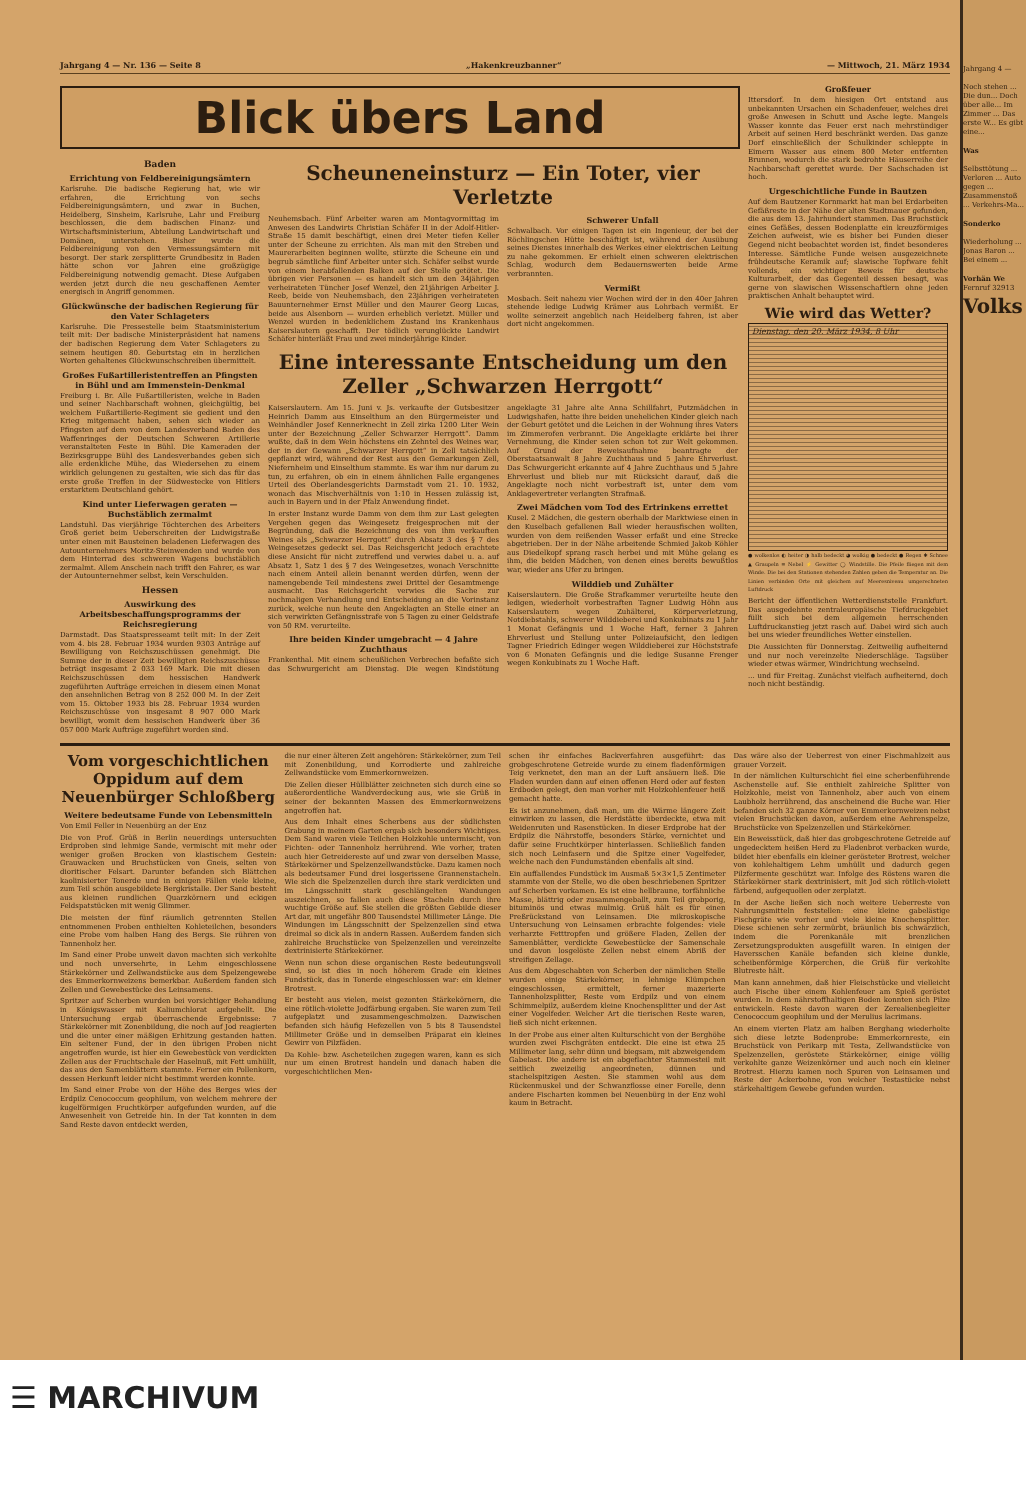Jahrgang 4 — Nr. 136 — Seite 8 „Hakenkreuzbanner“— Mittwoch, 21. März 1934
Blick übers Land
Baden
Errichtung von Feldbereinigungsämtern
Karlsruhe. Die badische Regierung hat, wie wir erfahren, die Errichtung von sechs Feldbereinigungsämtern, und zwar in Buchen, Heidelberg, Sinsheim, Karlsruhe, Lahr und Freiburg beschlossen, die dem badischen Finanz- und Wirtschaftsministerium, Abteilung Landwirtschaft und Domänen, unterstehen. Bisher wurde die Feldbereinigung von den Vermessungsämtern mit besorgt. Der stark zersplitterte Grundbesitz in Baden hätte schon vor Jahren eine großzügige Feldbereinigung notwendig gemacht. Diese Aufgaben werden jetzt durch die neu geschaffenen Aemter energisch in Angriff genommen.
Glückwünsche der badischen Regierung für den Vater Schlageters
Karlsruhe. Die Pressestelle beim Staatsministerium teilt mit: Der badische Ministerpräsident hat namens der badischen Regierung dem Vater Schlageters zu seinem heutigen 80. Geburtstag ein in herzlichen Worten gehaltenes Glückwunschschreiben übermittelt.
Großes Fußartilleristentreffen an Pfingsten in Bühl und am Immenstein-Denkmal
Freiburg i. Br. Alle Fußartilleristen, welche in Baden und seiner Nachbarschaft wohnen, gleichgültig, bei welchem Fußartillerie-Regiment sie gedient und den Krieg mitgemacht haben, sehen sich wieder an Pfingsten auf dem von dem Landesverband Baden des Waffenringes der Deutschen Schweren Artillerie veranstalteten Feste in Bühl. Die Kameraden der Bezirksgruppe Bühl des Landesverbandes geben sich alle erdenkliche Mühe, das Wiedersehen zu einem wirklich gelungenen zu gestalten, wie sich das für das erste große Treffen in der Südwestecke von Hitlers erstarktem Deutschland gehört.
Kind unter Lieferwagen geraten — Buchstäblich zermalmt
Landstuhl. Das vierjährige Töchterchen des Arbeiters Groß geriet beim Ueberschreiten der Ludwigstraße unter einen mit Bausteinen beladenen Lieferwagen des Autounternehmers Moritz-Steinwenden und wurde von dem Hinterrad des schweren Wagens buchstäblich zermalmt. Allem Anschein nach trifft den Fahrer, es war der Autounternehmer selbst, kein Verschulden.
Hessen
Auswirkung des Arbeitsbeschaffungsprogramms der Reichsregierung
Darmstadt. Das Staatspresseamt teilt mit: In der Zeit vom 4. bis 28. Februar 1934 wurden 9303 Anträge auf Bewilligung von Reichszuschüssen genehmigt. Die Summe der in dieser Zeit bewilligten Reichszuschüsse beträgt insgesamt 2 033 169 Mark. Die mit diesen Reichszuschüssen dem hessischen Handwerk zugeführten Aufträge erreichen in diesem einen Monat den ansehnlichen Betrag von 8 252 000 M. In der Zeit vom 15. Oktober 1933 bis 28. Februar 1934 wurden Reichszuschüsse von insgesamt 8 907 000 Mark bewilligt, womit dem hessischen Handwerk über 36 057 000 Mark Aufträge zugeführt worden sind.
Scheuneneinsturz — Ein Toter, vier Verletzte
Neuhemsbach. Fünf Arbeiter waren am Montagvormittag im Anwesen des Landwirts Christian Schäfer II in der Adolf-Hitler-Straße 15 damit beschäftigt, einen drei Meter tiefen Keller unter der Scheune zu errichten. Als man mit den Streben und Maurerarbeiten beginnen wollte, stürzte die Scheune ein und begrub sämtliche fünf Arbeiter unter sich. Schäfer selbst wurde von einem herabfallenden Balken auf der Stelle getötet. Die übrigen vier Personen — es handelt sich um den 34jährigen verheirateten Tüncher Josef Wenzel, den 21jährigen Arbeiter J. Reeb, beide von Neuhemsbach, den 23jährigen verheirateten Bauunternehmer Ernst Müller und den Maurer Georg Lucas, beide aus Alsenborn — wurden erheblich verletzt. Müller und Wenzel wurden in bedenklichem Zustand ins Krankenhaus Kaiserslautern geschafft. Der tödlich verunglückte Landwirt Schäfer hinterläßt Frau und zwei minderjährige Kinder.
Schwerer Unfall
Schwalbach. Vor einigen Tagen ist ein Ingenieur, der bei der Röchlingschen Hütte beschäftigt ist, während der Ausübung seines Dienstes innerhalb des Werkes einer elektrischen Leitung zu nahe gekommen. Er erhielt einen schweren elektrischen Schlag, wodurch dem Bedauernswerten beide Arme verbrannten.
Vermißt
Mosbach. Seit nahezu vier Wochen wird der in den 40er Jahren stehende ledige Ludwig Krämer aus Lohrbach vermißt. Er wollte seinerzeit angeblich nach Heidelberg fahren, ist aber dort nicht angekommen.
Eine interessante Entscheidung um den Zeller „Schwarzen Herrgott“
Kaiserslautern. Am 15. Juni v. Js. verkaufte der Gutsbesitzer Heinrich Damm aus Einselthum an den Bürgermeister und Weinhändler Josef Kennerknecht in Zell zirka 1200 Liter Wein unter der Bezeichnung „Zeller Schwarzer Herrgott“. Damm wußte, daß in dem Wein höchstens ein Zehntel des Weines war, der in der Gewann „Schwarzer Herrgott“ in Zell tatsächlich gepflanzt wird, während der Rest aus den Gemarkungen Zell, Niefernheim und Einselthum stammte. Es war ihm nur darum zu tun, zu erfahren, ob ein in einem ähnlichen Falle ergangenes Urteil des Oberlandesgerichts Darmstadt vom 21. 10. 1932, wonach das Mischverhältnis von 1:10 in Hessen zulässig ist, auch in Bayern und in der Pfalz Anwendung findet.
In erster Instanz wurde Damm von dem ihm zur Last gelegten Vergehen gegen das Weingesetz freigesprochen mit der Begründung, daß die Bezeichnung des von ihm verkauften Weines als „Schwarzer Herrgott“ durch Absatz 3 des § 7 des Weingesetzes gedeckt sei. Das Reichsgericht jedoch erachtete diese Ansicht für nicht zutreffend und verwies dabei u. a. auf Absatz 1, Satz 1 des § 7 des Weingesetzes, wonach Verschnitte nach einem Anteil allein benannt werden dürfen, wenn der namengebende Teil mindestens zwei Drittel der Gesamtmenge ausmacht. Das Reichsgericht verwies die Sache zur nochmaligen Verhandlung und Entscheidung an die Vorinstanz zurück, welche nun heute den Angeklagten an Stelle einer an sich verwirkten Gefängnisstrafe von 5 Tagen zu einer Geldstrafe von 50 RM. verurteilte.
Ihre beiden Kinder umgebracht — 4 Jahre Zuchthaus
Frankenthal. Mit einem scheußlichen Verbrechen befaßte sich das Schwurgericht am Dienstag. Die wegen Kindstötung angeklagte 31 Jahre alte Anna Schillfahrt, Putzmädchen in Ludwigshafen, hatte ihre beiden unehelichen Kinder gleich nach der Geburt getötet und die Leichen in der Wohnung ihres Vaters im Zimmerofen verbrannt. Die Angeklagte erklärte bei ihrer Vernehmung, die Kinder seien schon tot zur Welt gekommen. Auf Grund der Beweisaufnahme beantragte der Oberstaatsanwalt 8 Jahre Zuchthaus und 5 Jahre Ehrverlust. Das Schwurgericht erkannte auf 4 Jahre Zuchthaus und 5 Jahre Ehrverlust und blieb nur mit Rücksicht darauf, daß die Angeklagte noch nicht vorbestraft ist, unter dem vom Anklagevertreter verlangten Strafmaß.
Zwei Mädchen vom Tod des Ertrinkens errettet
Kusel. 2 Mädchen, die gestern oberhalb der Marktwiese einen in den Kuselbach gefallenen Ball wieder herausfischen wollten, wurden von dem reißenden Wasser erfaßt und eine Strecke abgetrieben. Der in der Nähe arbeitende Schmied Jakob Köhler aus Diedelkopf sprang rasch herbei und mit Mühe gelang es ihm, die beiden Mädchen, von denen eines bereits bewußtlos war, wieder ans Ufer zu bringen.
Wilddieb und Zuhälter
Kaiserslautern. Die Große Strafkammer verurteilte heute den ledigen, wiederholt vorbestraften Tagner Ludwig Höhn aus Kaiserslautern wegen Zuhälterei, Körperverletzung, Notdiebstahls, schwerer Wilddieberei und Konkubinats zu 1 Jahr 1 Monat Gefängnis und 1 Woche Haft, ferner 3 Jahren Ehrverlust und Stellung unter Polizeiaufsicht, den ledigen Tagner Friedrich Edinger wegen Wilddieberei zur Höchststrafe von 6 Monaten Gefängnis und die ledige Susanne Frenger wegen Konkubinats zu 1 Woche Haft.
Großfeuer
Ittersdorf. In dem hiesigen Ort entstand aus unbekannten Ursachen ein Schadenfeuer, welches drei große Anwesen in Schutt und Asche legte. Mangels Wasser konnte das Feuer erst nach mehrstündiger Arbeit auf seinen Herd beschränkt werden. Das ganze Dorf einschließlich der Schulkinder schleppte in Eimern Wasser aus einem 800 Meter entfernten Brunnen, wodurch die stark bedrohte Häuserreihe der Nachbarschaft gerettet wurde. Der Sachschaden ist hoch.
Urgeschichtliche Funde in Bautzen
Auf dem Bautzener Kornmarkt hat man bei Erdarbeiten Gefäßreste in der Nähe der alten Stadtmauer gefunden, die aus dem 13. Jahrhundert stammen. Das Bruchstück eines Gefäßes, dessen Bodenplatte ein kreuzförmiges Zeichen aufweist, wie es bisher bei Funden dieser Gegend nicht beobachtet worden ist, findet besonderes Interesse. Sämtliche Funde weisen ausgezeichnete frühdeutsche Keramik auf; slawische Topfware fehlt vollends, ein wichtiger Beweis für deutsche Kulturarbeit, der das Gegenteil dessen besagt, was gerne von slawischen Wissenschaftlern ohne jeden praktischen Anhalt behauptet wird.
Wie wird das Wetter?
Dienstag, den 20. März 1934, 8 Uhr
● wolkenlos ◐ heiter ◑ halb bedeckt ◕ wolkig ● bedeckt ● Regen ✱ Schnee ▲ Graupeln ≡ Nebel ⚡ Gewitter ◯ Windstille. Die Pfeile fliegen mit dem Winde. Die bei den Stationen stehenden Zahlen geben die Temperatur an. Die Linien verbinden Orte mit gleichem auf Meeresniveau umgerechneten Luftdruck
Bericht der öffentlichen Wetterdienststelle Frankfurt. Das ausgedehnte zentraleuropäische Tiefdruckgebiet füllt sich bei dem allgemein herrschenden Luftdruckanstieg jetzt rasch auf. Dabei wird sich auch bei uns wieder freundliches Wetter einstellen.
Die Aussichten für Donnerstag. Zeitweilig aufheiternd und nur noch vereinzelte Niederschläge. Tagsüber wieder etwas wärmer, Windrichtung wechselnd.
... und für Freitag. Zunächst vielfach aufheiternd, doch noch nicht beständig.
Vom vorgeschichtlichen Oppidum auf dem Neuenbürger Schloßberg
Weitere bedeutsame Funde von Lebensmitteln
Von Emil Feller in Neuenbürg an der Enz
Die von Prof. Grüß in Berlin neuerdings untersuchten Erdproben sind lehmige Sande, vermischt mit mehr oder weniger großen Brocken von klastischem Gestein: Grauwacken und Bruchstücken von Gneis, selten von dioritischer Felsart. Darunter befanden sich Blättchen kaolinisierter Tonerde und in einigen Fällen viele kleine, zum Teil schön ausgebildete Bergkristalle. Der Sand besteht aus kleinen rundlichen Quarzkörnern und eckigen Feldspatstücken mit wenig Glimmer.
Die meisten der fünf räumlich getrennten Stellen entnommenen Proben enthielten Kohleteilchen, besonders eine Probe vom halben Hang des Bergs. Sie rühren von Tannenholz her.
Im Sand einer Probe unweit davon machten sich verkohlte und noch unversehrte, in Lehm eingeschlossene Stärkekörner und Zellwandstücke aus dem Spelzengewebe des Emmerkornweizens bemerkbar. Außerdem fanden sich Zellen und Gewebestücke des Leinsamens.
Spritzer auf Scherben wurden bei vorsichtiger Behandlung in Königswasser mit Kaliumchlorat aufgehellt. Die Untersuchung ergab überraschende Ergebnisse: 7 Stärkekörner mit Zonenbildung, die noch auf Jod reagierten und die unter einer mäßigen Erhitzung gestanden hatten. Ein seltener Fund, der in den übrigen Proben nicht angetroffen wurde, ist hier ein Gewebestück von verdickten Zellen aus der Fruchtschale der Haselnuß, mit Fett umhüllt, das aus den Samenblättern stammte. Ferner ein Pollenkorn, dessen Herkunft leider nicht bestimmt werden konnte.
Im Sand einer Probe von der Höhe des Berges wies der Erdpilz Cenococcum geophilum, von welchem mehrere der kugelförmigen Fruchtkörper aufgefunden wurden, auf die Anwesenheit von Getreide hin. In der Tat konnten in dem Sand Reste davon entdeckt werden,
die nur einer älteren Zeit angehören: Stärkekörner, zum Teil mit Zonenbildung, und Korrodierte und zahlreiche Zellwandstücke vom Emmerkornweizen.
Die Zellen dieser Hüllblätter zeichneten sich durch eine so außerordentliche Wandverdeckung aus, wie sie Grüß in seiner der bekannten Massen des Emmerkornweizens angetroffen hat.
Aus dem Inhalt eines Scherbens aus der südlichsten Grabung in meinem Garten ergab sich besonders Wichtiges. Dem Sand waren viele Teilchen Holzkohle untermischt, von Fichten- oder Tannenholz herrührend. Wie vorher, traten auch hier Getreidereste auf und zwar von derselben Masse, Stärkekörner und Spelzenzellwandstücke. Dazu kamen noch als bedeutsamer Fund drei losgerissene Grannenstacheln. Wie sich die Spelzenzellen durch ihre stark verdickten und im Längsschnitt stark geschlängelten Wandungen auszeichnen, so fallen auch diese Stacheln durch ihre wuchtige Größe auf. Sie stellen die größten Gebilde dieser Art dar, mit ungefähr 800 Tausendstel Millimeter Länge. Die Windungen im Längsschnitt der Spelzenzellen sind etwa dreimal so dick als in andern Rassen. Außerdem fanden sich zahlreiche Bruchstücke von Spelzenzellen und vereinzelte dextrinisierte Stärkekörner.
Wenn nun schon diese organischen Reste bedeutungsvoll sind, so ist dies in noch höherem Grade ein kleines Fundstück, das in Tonerde eingeschlossen war: ein kleiner Brotrest.
Er besteht aus vielen, meist gezonten Stärkekörnern, die eine rötlich-violette Jodfärbung ergaben. Sie waren zum Teil aufgeplatzt und zusammengeschmolzen. Dazwischen befanden sich häufig Hefezellen von 5 bis 8 Tausendstel Millimeter Größe und in demselben Präparat ein kleines Gewirr von Pilzfäden.
Da Kohle- bzw. Ascheteilchen zugegen waren, kann es sich nur um einen Brotrest handeln und danach haben die vorgeschichtlichen Men-
schen ihr einfaches Backverfahren ausgeführt: das grobgeschrotene Getreide wurde zu einem fladenförmigen Teig verknetet, den man an der Luft ansäuern ließ. Die Fladen wurden dann auf einen offenen Herd oder auf festen Erdboden gelegt, den man vorher mit Holzkohlenfeuer heiß gemacht hatte.
Es ist anzunehmen, daß man, um die Wärme längere Zeit einwirken zu lassen, die Herdstätte überdeckte, etwa mit Weidenruten und Rasenstücken. In dieser Erdprobe hat der Erdpilz die Nährstoffe, besonders Stärke, vernichtet und dafür seine Fruchtkörper hinterlassen. Schließlich fanden sich noch Leinfasern und die Spitze einer Vogelfeder, welche nach den Fundumständen ebenfalls alt sind.
Ein auffallendes Fundstück im Ausmaß 5×3×1,5 Zentimeter stammte von der Stelle, wo die oben beschriebenen Spritzer auf Scherben vorkamen. Es ist eine hellbraune, torfähnliche Masse, blättrig oder zusammengeballt, zum Teil grobporig, bituminös und etwas mulmig. Grüß hält es für einen Preßrückstand von Leinsamen. Die mikroskopische Untersuchung von Leinsamen erbrachte folgendes: viele verharzte Fetttropfen und größere Fladen, Zellen der Samenblätter, verdickte Gewebestücke der Samenschale und davon losgelöste Zellen nebst einem Abriß der streifigen Zellage.
Aus dem Abgeschabten von Scherben der nämlichen Stelle wurden einige Stärkekörner, in lehmige Klümpchen eingeschlossen, ermittelt, ferner mazerierte Tannenholzsplitter, Reste vom Erdpilz und von einem Schimmelpilz, außerdem kleine Knochensplitter und der Ast einer Vogelfeder. Welcher Art die tierischen Reste waren, ließ sich nicht erkennen.
In der Probe aus einer alten Kulturschicht von der Berghöhe wurden zwei Fischgräten entdeckt. Die eine ist etwa 25 Millimeter lang, sehr dünn und biegsam, mit abzweigendem Gabelast. Die andere ist ein abgeflachter Stammesteil mit seitlich zweizeilig angeordneten, dünnen und stachelspitzigen Aesten. Sie stammen wohl aus dem Rückenmuskel und der Schwanzflosse einer Forelle, denn andere Fischarten kommen bei Neuenbürg in der Enz wohl kaum in Betracht.
Das wäre also der Ueberrest von einer Fischmahlzeit aus grauer Vorzeit.
In der nämlichen Kulturschicht fiel eine scherbenführende Aschenstelle auf. Sie enthielt zahlreiche Splitter von Holzkohle, meist von Tannenholz, aber auch von einem Laubholz herrührend, das anscheinend die Buche war. Hier befanden sich 32 ganze Körner von Emmerkornweizen nebst vielen Bruchstücken davon, außerdem eine Aehrenspelze, Bruchstücke von Spelzenzellen und Stärkekörner.
Ein Beweisstück, daß hier das grobgeschrotene Getreide auf ungedecktem heißen Herd zu Fladenbrot verbacken wurde, bildet hier ebenfalls ein kleiner gerösteter Brotrest, welcher von kohlehaltigem Lehm umhüllt und dadurch gegen Pilzfermente geschützt war. Infolge des Röstens waren die Stärkekörner stark dextrinisiert, mit Jod sich rötlich-violett färbend, aufgequollen oder zerplatzt.
In der Asche ließen sich noch weitere Ueberreste von Nahrungsmitteln feststellen: eine kleine gabelästige Fischgräte wie vorher und viele kleine Knochensplitter. Diese schienen sehr zermürbt, bräunlich bis schwärzlich, indem die Porenkanäle mit brenzlichen Zersetzungsprodukten ausgefüllt waren. In einigen der Haversschen Kanäle befanden sich kleine dunkle, scheibenförmige Körperchen, die Grüß für verkohlte Blutreste hält.
Man kann annehmen, daß hier Fleischstücke und vielleicht auch Fische über einem Kohlenfeuer am Spieß geröstet wurden. In dem nährstoffhaltigen Boden konnten sich Pilze entwickeln. Reste davon waren der Zerealienbegleiter Cenococcum geophilum und der Merulius lacrimans.
An einem vierten Platz am halben Berghang wiederholte sich diese letzte Bodenprobe: Emmerkornreste, ein Bruchstück von Perikarp mit Testa, Zellwandstücke von Spelzenzellen, geröstete Stärkekörner, einige völlig verkohlte ganze Weizenkörner und auch noch ein kleiner Brotrest. Hierzu kamen noch Spuren von Leinsamen und Reste der Ackerbohne, von welcher Testastücke nebst stärkehaltigem Gewebe gefunden wurden.
Jahrgang 4 —
Noch stehen ... Die dun... Doch über alle... Im Zimmer ... Das erste W... Es gibt eine...
Was
Selbsttötung ... Verloren ... Auto gegen ... Zusammenstoß ... Verkehrs-Ma...
Sonderko
Wiederholung ... Jonas Baron ... Bei einem ...
Vorhän We
Fernruf 32913
Volks
☰ MARCHIVUM